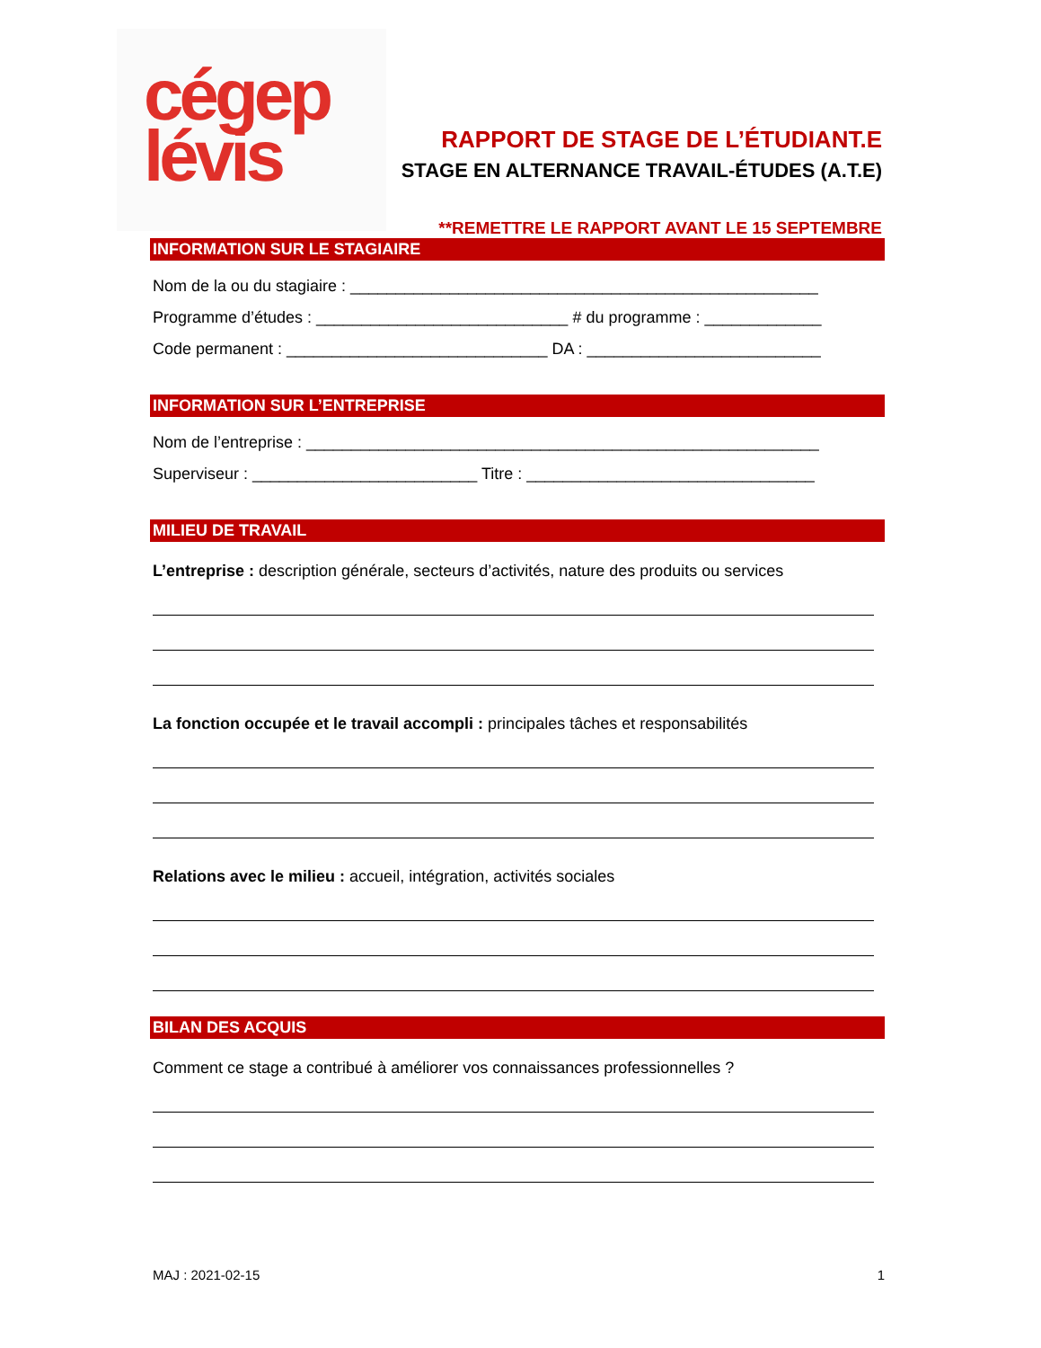cégep
lévis
RAPPORT DE STAGE DE L’ÉTUDIANT.E
STAGE EN ALTERNANCE TRAVAIL-ÉTUDES (A.T.E)
**REMETTRE LE RAPPORT AVANT LE 15 SEPTEMBRE
INFORMATION SUR LE STAGIAIRE
Nom de la ou du stagiaire : ____________________________________________________
Programme d’études : ____________________________ # du programme : _____________
Code permanent : _____________________________ DA : __________________________
INFORMATION SUR L’ENTREPRISE
Nom de l’entreprise : _________________________________________________________
Superviseur : _________________________ Titre : ________________________________
MILIEU DE TRAVAIL
L’entreprise : description générale, secteurs d’activités, nature des produits ou services
La fonction occupée et le travail accompli : principales tâches et responsabilités
Relations avec le milieu : accueil, intégration, activités sociales
BILAN DES ACQUIS
Comment ce stage a contribué à améliorer vos connaissances professionnelles ?
MAJ : 2021-02-15 1